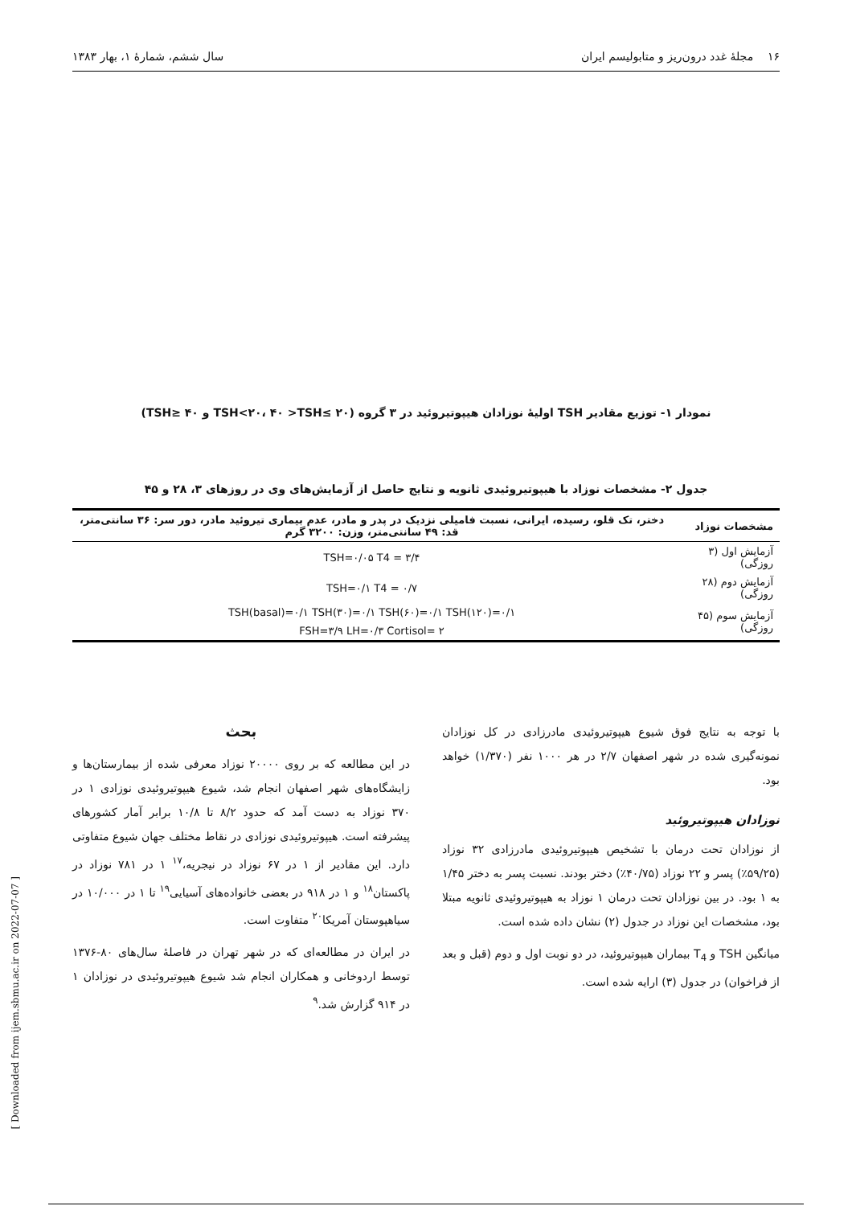۱۶ مجلهٔ غدد درون‌ریز و متابولیسم ایران سال ششم، شمارهٔ ۱، بهار ۱۳۸۳
نمودار ۱- توزیع مقادیر TSH اولیهٔ نوزادان هیپوتیروئید در ۳ گروه (TSH<۲۰، ۴۰ >TSH≤ ۲۰ و TSH≥ ۴۰)
جدول ۲- مشخصات نوزاد با هیپوتیروئیدی ثانویه و نتایج حاصل از آزمایش‌های وی در روزهای ۳، ۲۸ و ۴۵
| مشخصات نوزاد | دختر، تک قلو، رسیده، ایرانی، نسبت فامیلی نزدیک در پدر و مادر، عدم بیماری تیروئید مادر، دور سر: ۳۶ سانتی‌متر، قد: ۴۹ سانتی‌متر، وزن: ۳۲۰۰ گرم |
| --- | --- |
| آزمایش اول (۳ روزگی) | TSH=۰/۰۵ T4 = ۳/۴ |
| آزمایش دوم (۲۸ روزگی) | TSH=۰/۱ T4 = ۰/۷ |
| آزمایش سوم (۴۵ روزگی) | TSH(basal)=۰/۱ TSH(۳۰)=۰/۱ TSH(۶۰)=۰/۱ TSH(۱۲۰)=۰/۱ |
| | FSH=۳/۹ LH=۰/۳ Cortisol= ۲ |
با توجه به نتایج فوق شیوع هیپوتیروئیدی مادرزادی در کل نوزادان نمونه‌گیری شده در شهر اصفهان ۲/۷ در هر ۱۰۰۰ نفر (۱/۳۷۰) خواهد بود.
نوزادان هیپوتیروئید
از نوزادان تحت درمان با تشخیص هیپوتیروئیدی مادرزادی ۳۲ نوزاد (۵۹/۲۵٪) پسر و ۲۲ نوزاد (۴۰/۷۵٪) دختر بودند. نسبت پسر به دختر ۱/۴۵ به ۱ بود. در بین نوزادان تحت درمان ۱ نوزاد به هیپوتیروئیدی ثانویه مبتلا بود، مشخصات این نوزاد در جدول (۲) نشان داده شده است.
میانگین TSH و T<sub>4</sub> بیماران هیپوتیروئید، در دو نوبت اول و دوم (قبل و بعد از فراخوان) در جدول (۳) ارایه شده است.
بحث
در این مطالعه که بر روی ۲۰۰۰۰ نوزاد معرفی شده از بیمارستان‌ها و زایشگاه‌های شهر اصفهان انجام شد، شیوع هیپوتیروئیدی نوزادی ۱ در ۳۷۰ نوزاد به دست آمد که حدود ۸/۲ تا ۱۰/۸ برابر آمار کشورهای پیشرفته است. هیپوتیروئیدی نوزادی در نقاط مختلف جهان شیوع متفاوتی دارد. این مقادیر از ۱ در ۶۷ نوزاد در نیجریه،<sup>۱۷</sup> ۱ در ۷۸۱ نوزاد در پاکستان<sup>۱۸</sup> و ۱ در ۹۱۸ در بعضی خانواده‌های آسیایی<sup>۱۹</sup> تا ۱ در ۱۰/۰۰۰ در سیاهپوستان آمریکا<sup>۲۰</sup> متفاوت است.
در ایران در مطالعه‌ای که در شهر تهران در فاصلهٔ سال‌های ۸۰-۱۳۷۶ توسط اردوخانی و همکاران انجام شد شیوع هیپوتیروئیدی در نوزادان ۱ در ۹۱۴ گزارش شد.<sup>۹</sup>
[ Downloaded from ijem.sbmu.ac.ir on 2022-07-07 ]